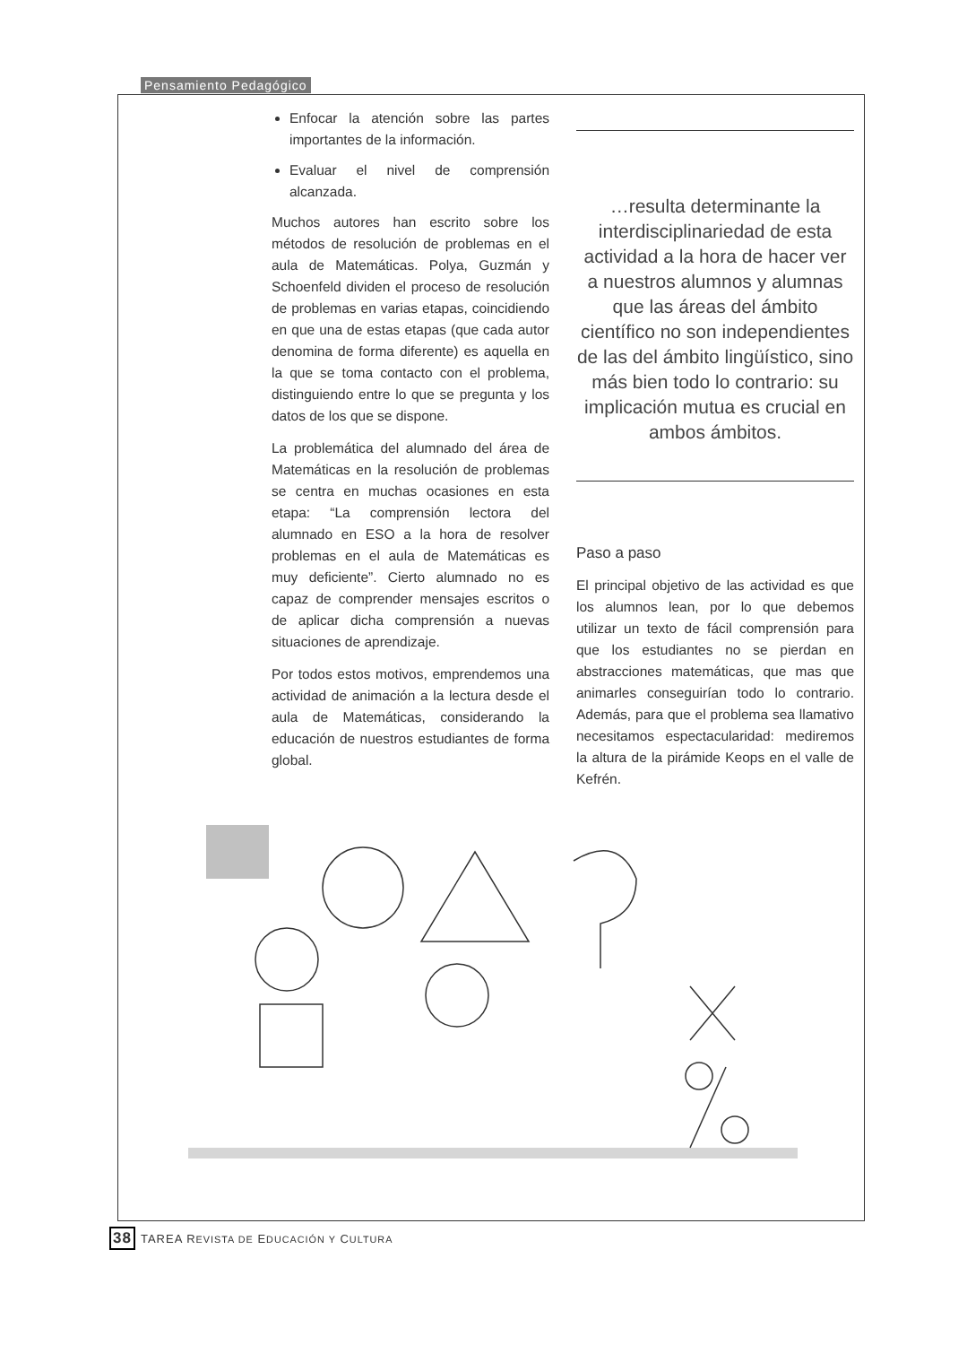Pensamiento Pedagógico
Enfocar la atención sobre las partes importantes de la información.
Evaluar el nivel de comprensión alcanzada.
Muchos autores han escrito sobre los métodos de resolución de problemas en el aula de Matemáticas. Polya, Guzmán y Schoenfeld dividen el proceso de resolución de problemas en varias etapas, coincidiendo en que una de estas etapas (que cada autor denomina de forma diferente) es aquella en la que se toma contacto con el problema, distinguiendo entre lo que se pregunta y los datos de los que se dispone.
La problemática del alumnado del área de Matemáticas en la resolución de problemas se centra en muchas ocasiones en esta etapa: “La comprensión lectora del alumnado en ESO a la hora de resolver problemas en el aula de Matemáticas es muy deficiente”. Cierto alumnado no es capaz de comprender mensajes escritos o de aplicar dicha comprensión a nuevas situaciones de aprendizaje.
Por todos estos motivos, emprendemos una actividad de animación a la lectura desde el aula de Matemáticas, considerando la educación de nuestros estudiantes de forma global.
…resulta determinante la interdisciplinariedad de esta actividad a la hora de hacer ver a nuestros alumnos y alumnas que las áreas del ámbito científico no son independientes de las del ámbito lingüístico, sino más bien todo lo contrario: su implicación mutua es crucial en ambos ámbitos.
Paso a paso
El principal objetivo de las actividad es que los alumnos lean, por lo que debemos utilizar un texto de fácil comprensión para que los estudiantes no se pierdan en abstracciones matemáticas, que mas que animarles conseguirían todo lo contrario. Además, para que el problema sea llamativo necesitamos espectacularidad: mediremos la altura de la pirámide Keops en el valle de Kefrén.
38 TAREA REVISTA DE EDUCACIÓN Y CULTURA